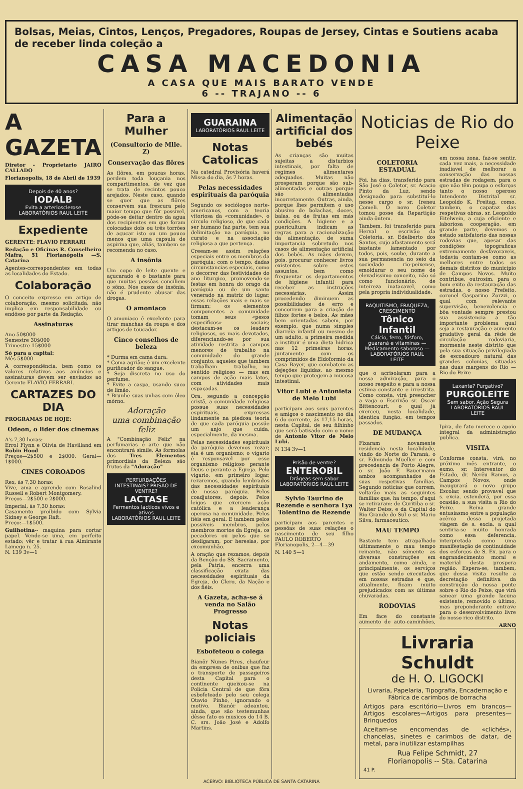Bolsas, Meias, Cintos, Lenços, Pregadores, Roupas de Jersey, Cintas e Soutiens acaba de receber linda coleção a
CASA MACEDONIA
A CASA QUE MAIS BARATO VENDE
6 -- TRAJANO -- 6
A GAZETA
Diretor - Proprietario JAIRO CALLADO
Florianopolis, 18 de Abril de 1939
Depois de 40 anos?
IODALB
Evita a arteriosclerose
LABORATÓRIOS RAUL LEITE
Expediente
GERENTE: FLAVIO FERRARI
Redação e Oficinas R. Conselheiro Mafra, 51 Florianópolis —S. Catarina
Agentes-correspondentes em todas as localidades do Estado.
Colaboração
O conceito expresso em artigo de colaboração, mesmo solicitada, não implica em responsabilidade ou endôsso por parte da Redação.
Assinaturas
Ano 50$000
Semestre 30$000
Trimestre 15$000
Só para a capital:
Mês 5$000
A correspondência, bem como os valores relativos aos anúncios e assinaturas devem ser enviados ao Gerente FLAVIO FERRARI.
CARTAZES DO DIA
PROGRAMAS DE HOJE:
Odeon, o lider dos cinemas
A's 7,30 horas:
Errol Flynn e Olivia de Havilland em Robin Hood
Preços—2$500 e 2$000. Geral—1$000.
CINES COROADOS
Rex, às 7,30 horas:
Vive, ama e aprende com Rosalind Russell e Robert Montgomery.
Preços—2$500 e 2$000.
Imperial, às 7,30 horas:
Casamento proibido com Sylvia Sidney e George Raft.
Preço:—1$500.
Guilhotina-- maquina para cortar papel. Vende-se uma, em perfeito estado; vêr e tratar à rua Almirante Lamego n. 25.
N. 139 3v—1
Para a Mulher
(Consultorio de Mlle. Z)
Conservação das flôres
As flôres, em poucas horas, perdem toda louçania nos compartimentos, de vez que se trata de recintos pouco arejados. Neste caso, quando se quer que as flôres conservem sua frescura pelo maior tempo que fôr possivel, póde-se deitar dentro da agua dos recipientes em que foram colocadas dois ou três torrões de açucar isto ou um pouco menos que uma capsula de aspirina que, aliás, tambem se recomenda no caso.
A insônia
Um copo de leite quente e açucarado é o bastante para que muitas pessôas conciliem o sôno. Nos casos de insônia, não é prudente abusar das drogas.
O amoniaco
O amoniaco é excelente para tirar manchas da roupa e dos artigos de toucador.
Cinco conselhos de beleza
* Durma em cama dura.
* Coma agrião; é um excelente purificador do sangue.
* Seja discreta no uso do perfume.
* Evite a caspa, usando suco de limão.
* Brunhe suas unhas com óleo mórno.
Adoração
uma combinação feliz
A "Combinação Feliz" na perfumarias é arte que não encontrará simile. As formolas dos Tres Elementos primordiais da Beleza são frutos da "Adoração"
PERTURBAÇÕES INTESTINAIS? PRISÃO DE VENTRE?
LACTASE
Fermentos lacticos vivos e ativos
LABORATÓRIOS RAUL LEITE
GUARAINA
LABORATÓRIOS RAUL LEITE
Notas Catolicas
Na catedral Provisória haverá Missa do dia, ás 7 horas.
Pelas necessidades espirituais da paróquia
Segundo os sociólogos norte-americanos, com a teoria vitoriosa da «comunidade», o circulo religioso, de que cada ser humano faz parte, tem sua delimitação na paróquia, no curato e na associação religiosa a que pertença.
Creeam-se assim relações especiais entre os membros da paróquia; com o tempo, dadas circunstancias especiais, como o decorrer das festividades do ano liturgico, promovendo-se festas em honra do orago da paróquia ou de um santo venerado na matriz do lugar, essas relações mais e mais se firmam; os elementos componentes a comunidade tomam seus «pesos especificos» sociais; destacam-se os leaders religiosos, os mais devotados, diferenciando-se por sua atividade restrita a campos menores de trabalho na comunidade do grande conjunto, aqueles que tambem trabalham — trabalho, no sentido religioso — mas em campos de ação mais latos, com atividades mais espaçadas.
Ora, segundo a concepção cristã, a comunidade religiosa possue suas necessidades espirituais, expressas lindamente na piedosa teoria de que cada paróquia possúe um anjo que cuida, especialmente, da mesma.
Pelas necessidades espirituais da paróquia devemos rezar; ela é um organismo; o vigario é responsavel por esse organismo religioso perante Deus e perante a Egreja. Pelo vigario, em primeiro logar, rezaremos, quando lembrados das necessidades espirituais de nossa paróquia. Pelos coadjutores, depois. Pelos leigos que exercem ação católica e a leaderança operosa na comunidade. Pelos fiéis em geral. E tambem pelos possiveis membros, pelos membros mortos da Egreja, os pecadores ou pelos que se desligaram, por heresias, por excomunhão.
A oração que rezamos, depois da Benção do SS. Sacramento, pela Patria, encerra uma classificação exata das necessidades espirituais da Egreja, do Clero, da Nação e dos fiéis.
A Gazeta, acha-se á venda no Salão Progresso
Notas policiais
Esbofeteou o colega
Bianôr Nunes Pires, chaufeur da empresa de onibus que faz o transporte de passageiros desta Capital para o continente queixou-se na Policia Central de que fôra esbofeteado pelo seu colega Otavio Pinho, ignorando o motivo. Bianôr adeantou, ainda, que são testemunhas dêsse fato os musicos do 14 B. C. srs. João José e Adolfo Martins.
Alimentação artificial dos bebés
As crianças são muitas sujeitas a disturbios intestinais, por falta de regimes alimentares adequados. Muitas não prosperam porque são sub-alimentadas e outras porque são alimentadas incorretamente. Outras, ainda, porque lhes permitem o uso abusivo de bolachas, doces, balas, ou de frutas em más condições. A higiene e a puericultura indicam as regras para a racionalização da alimentação, de suma importancia sobretudo nos casos de alimentação artificial dos bebés. As mães devem, pois, procurar conhecer livros existentes sobre estes assuntos, bem como frequentar os departamentos de higiene infantil para receber as instruções necessárias. Assim procedendo diminuem as possibilidades de erro e concorrem para a criação de filhos fortes e belos. As mães bem orientadas sabem, por exemplo, que numa simples diarréia infantil ou mesmo de um adulto, a primeira medida a instituir é uma dieta hidrica nas 12 primeiras horas, juntamente com os comprimidos de Eldoformio da Casa Bayer, que combatem as dejeções liquidas, ao mesmo tempo que protegem a mucosa intestinal.
Vitor Lubi e Antonieta de Melo Lubi
participam aos seus parentes e amigos o nascimento no dia 6 do corrente, ás 17,15 horas, nesta Capital, de seu filhinho que será batisado com o nome de Antonio Vitor de Melo Lubi.
N 134 3v—1
Prisão de ventre?
ENTEROBIL
Drágeas sem sabor
LABORATÓRIOS RAUL LEITE
Sylvio Taurino de Rezende e senhora Lya Tolentino de Rezende
participam aos parentes e pessôas de suas relações o nascimento de seu filho PAULO ROBERTO
Florianopolis, 2—4—39
N. 140 5—1
Noticias de Rio do Peixe
COLETORIA ESTADUAL
Foi, ha dias, transferido para São José o Coletor, sr. Acacio Pinto da Luz, sendo designado para substituí-lo nesse cargo o sr. Ireneu Comeli. O novo Coletor tomou posse da Repartição ainda ôntem.
Tambem, foi transferido para Herval o escrivão da Coletoria, sr. Edelberto dos Santos, cujo afastamento será bastante lamentado por todos, pois, soube, durante a sua permanencia no seio da sociedade rio-peixense, emoldurar o seu nome de elevadissimo conceito, não só como funcionário, de inteireza inatacavel, como pela propria individualidade.
RAQUITISMO, FRAQUEZA, CRESCIMENTO
Tônico Infantil
Cálcio, ferro, fósforo, guaraná e vitaminas — Medicamento saboroso —
LABORATÓRIOS RAUL LEITE
que o acrisolaram para a nossa admiração, para o nosso respeito e para a nossa estima constante e irrestrita. Como consta, virá preencher a vaga o Escrivão sr. Oscar Bittencourt, o qual já exerceu, nesta localidade, identica função, em tempos passados.
DE MUDANÇA
Fixaram novamente residencia nesta localidade, vindo do Norte do Paraná, o sr. Edmundo Mueller e com precedencia de Porto Alegre, o sr. João F. Bauermann ambos acompanhados de suas respetivas familias. Segundo noticias que correm, voltarão mais as seguintes familias que, ha tempo, d'aqui se retiraram: de Curitiba o sr. Walter Deiss, e da Capital do Rio Grande do Sul o sr. Mario Silva, farmaceutico.
MAU TEMPO
Bastante tem atrapalhado ultimamente o mau tempo reinante, não sómente as diversas construções em andamento, como ainda, e principalmente, os serviços que estão sendo executados em nossas estradas e que, atualmente, ficam muito prejudicados com as últimas chuvaradas.
RODOVIAS
Em face do constante aumento de auto-caminhões, em nossa zona, faz-se sentir, cada vez mais, a necessidade inadiavel de melhorar a conservação das nossas estradas de rodagem, para o que não têm poupa o esforços tanto o nosso operoso Intendente Distrital sr. Leopoldo K. Freitag, como, tambem, o capataz das respetivas obras, sr. Leopoldo Eitelwein, a cuja eficiente e laboriosa cooperação, em grande parte, devemos o estado satisfatorio das nossas rodovias que, apesar das condições topograficas extremamente desfavoraveis, todavia contam-se como as melhores entre todos os demais distritos do municipio de Campos Novos. Muito contribue, outrosim, para o bom exito da restauração das estradas, o nosso Prefeito, coronel Gasparino Zorzzi, o qual com relevante supervisão, benevolencia e bôa vontade sempre prestou sua assistencia a tão importante problema qual seja a restauração e aumento gradativo geral da rêde de circulação rodoviaria, mormente neste distrito que pela sua situação privilegiada de escoadouro natural das grandes colonias, situadas nas duas margens do Rio — Rio do Peixe
Laxante? Purgativo?
PURGOLEITE
Sem sabor. Ação Segura
LABORATÓRIOS RAUL LEITE
Ipira, de fato merece o apoio integral da administração publica.
VISITA
Conforme consta, virá, no próximo mês entrante, o exmo. sr. Interventor do Estado, dr. Nerêu Ramos, a Campos Novos, onde inaugurará o novo grupo Escolar, sendo provavel que s. excia. estenderá, por essa ocasião, a sua visita a Rio do Peixe. Reina grande entusiasmo entre a população acêrca dessa projetada viagem de s. excia. a qual sentiria-se muito honrada como essa deferencia, interpretada como uma manifestação de continuidade dos esforços de S. Ex. para o engrandecimento moral e material desta prospera região. Espera-se, tambem, que dessa visita resulte a decretação definitiva da construção da nossa ponte sobre o Rio do Peixe, que virá sanear uma grande lacuna existente, removido o último, mas preponderante entrave para o desenvolvimento livre do nosso rico distrito.
ARNO
Livraria Schuldt
de H. O. LIGOCKI
Livraria, Papelaria, Tipografia, Encadernação e Fábrica de carimbos de borracha
Artigos para escritório—Livros em brancos—Artigos escolares—Artigos para presentes—Brinquedos
Aceitam-se encomendas de «clichés», chancelas, sinetes e carimbos de datar, de metal, para inutilizar estampilhas
Rua Felipe Schmidt, 27
Florianopolis -- Sta. Catarina
41 P.
ACERVO: BIBLIOTECA PÚBLICA DE SANTA CATARINA